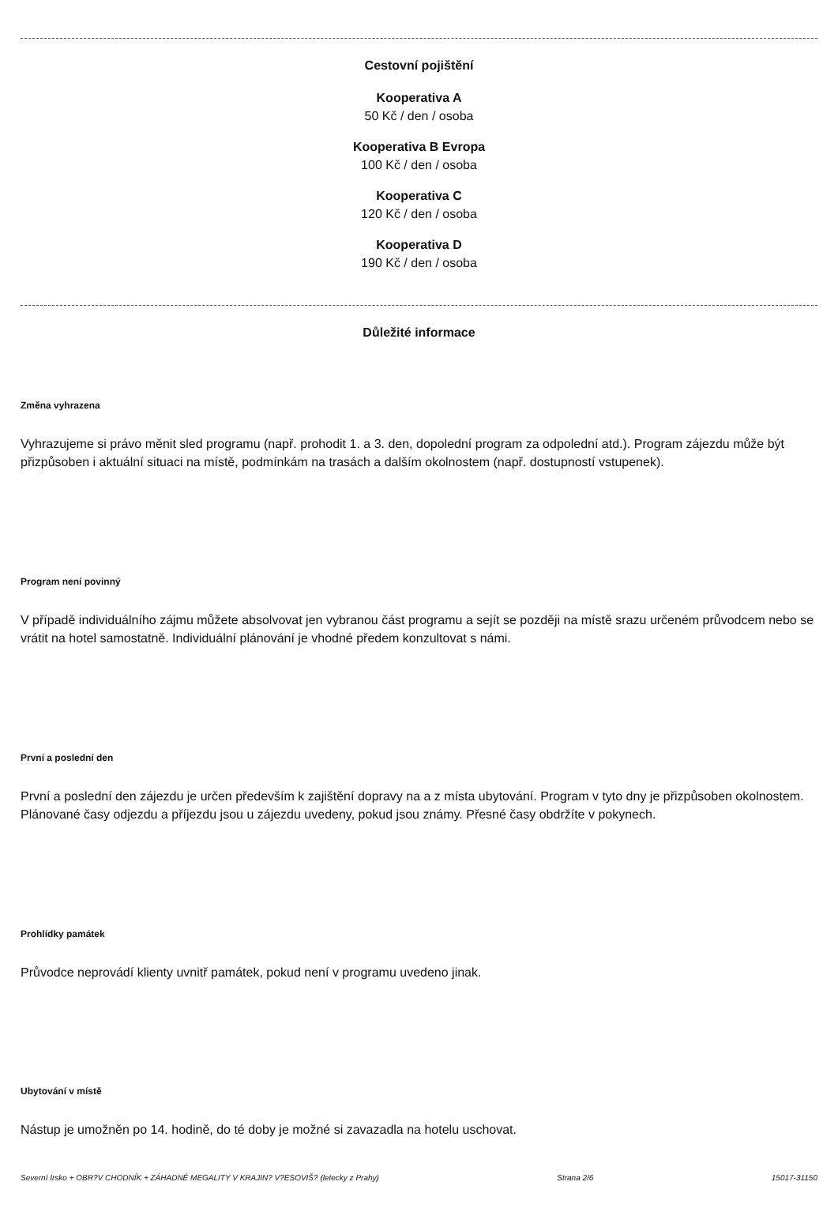Cestovní pojištění
Kooperativa A
50 Kč / den / osoba
Kooperativa B Evropa
100 Kč / den / osoba
Kooperativa C
120 Kč / den / osoba
Kooperativa D
190 Kč / den / osoba
Důležité informace
Změna vyhrazena
Vyhrazujeme si právo měnit sled programu (např. prohodit 1. a 3. den, dopolední program za odpolední atd.). Program zájezdu může být přizpůsoben i aktuální situaci na místě, podmínkám na trasách a dalším okolnostem (např. dostupností vstupenek).
Program není povinný
V případě individuálního zájmu můžete absolvovat jen vybranou část programu a sejít se později na místě srazu určeném průvodcem nebo se vrátit na hotel samostatně. Individuální plánování je vhodné předem konzultovat s námi.
První a poslední den
První a poslední den zájezdu je určen především k zajištění dopravy na a z místa ubytování. Program v tyto dny je přizpůsoben okolnostem. Plánované časy odjezdu a příjezdu jsou u zájezdu uvedeny, pokud jsou známy. Přesné časy obdržíte v pokynech.
Prohlídky památek
Průvodce neprovádí klienty uvnitř památek, pokud není v programu uvedeno jinak.
Ubytování v místě
Nástup je umožněn po 14. hodině, do té doby je možné si zavazadla na hotelu uschovat.
Severní Irsko + OBR?V CHODNÍK + ZÁHADNÉ MEGALITY V KRAJIN? V?ESOVIŠ? (letecky z Prahy) Strana 2/6 15017-31150